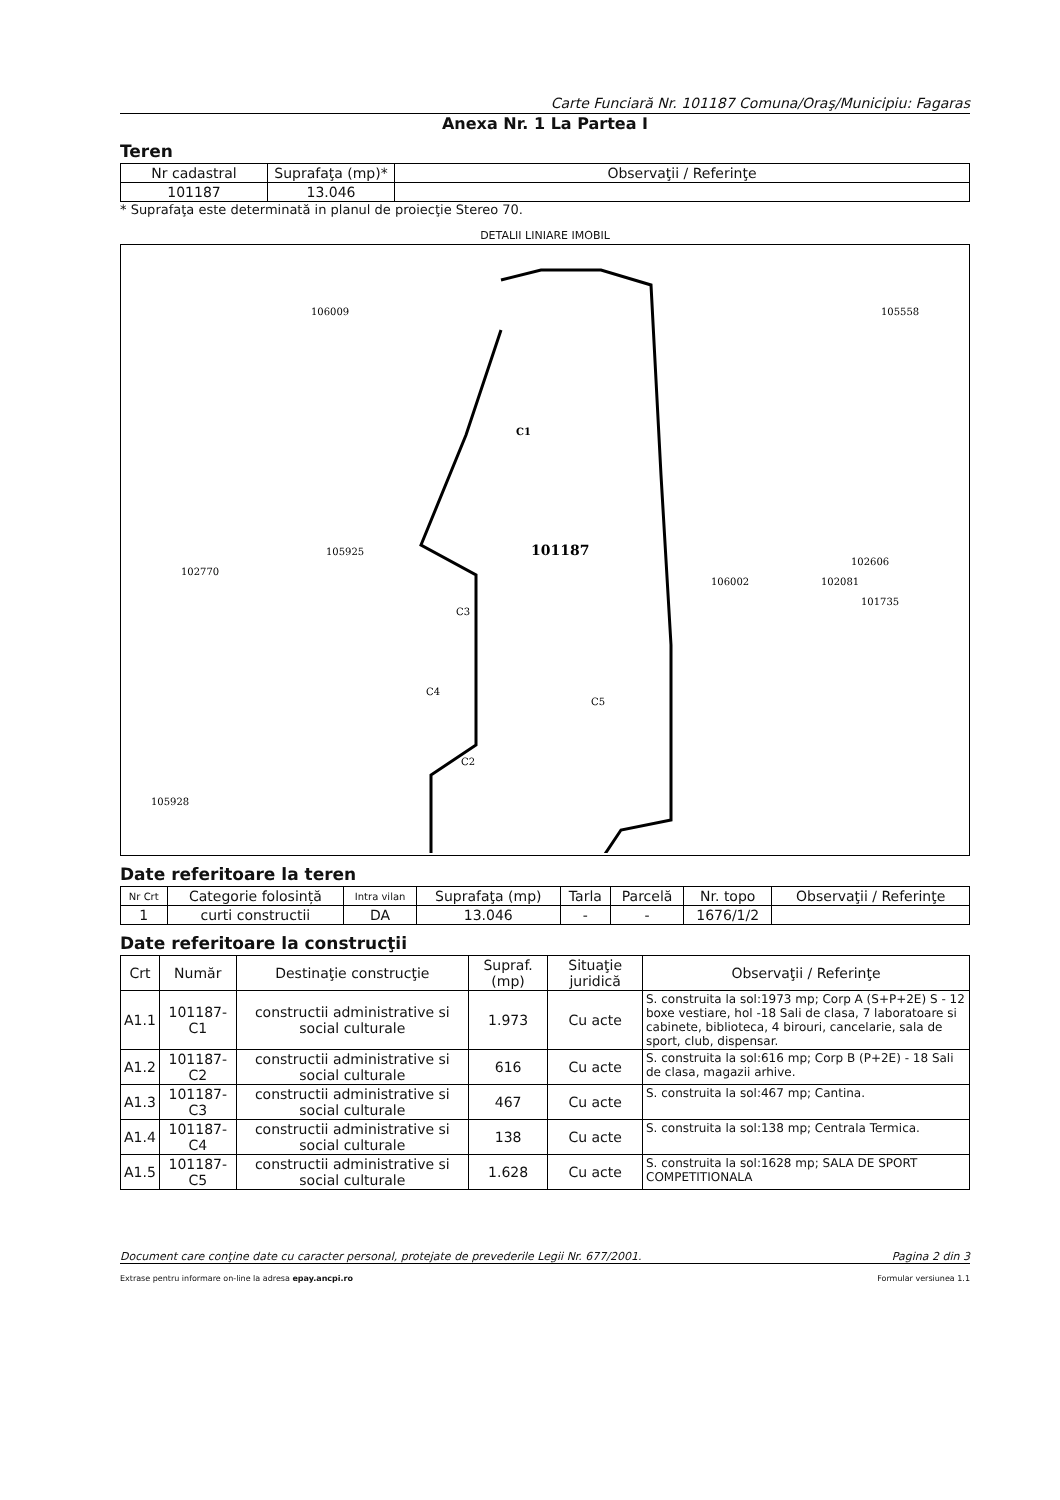Carte Funciară Nr. 101187 Comuna/Oraş/Municipiu: Fagaras
Anexa Nr. 1 La Partea I
Teren
| Nr cadastral | Suprafaţa (mp)* | Observaţii / Referinţe |
| 101187 | 13.046 | |
* Suprafaţa este determinată in planul de proiecţie Stereo 70.
DETALII LINIARE IMOBIL
C1
101187
C3
C4
C2
C5
106009
105558
105925
106002
102770
105928
102606
102081
101735
Date referitoare la teren
| Nr Crt | Categorie folosință | Intra vilan | Suprafaţa (mp) | Tarla | Parcelă | Nr. topo | Observaţii / Referinţe |
| 1 | curti constructii | DA | 13.046 | - | - | 1676/1/2 | |
Date referitoare la construcţii
| Crt | Număr | Destinaţie construcţie | Supraf. (mp) | Situaţie juridică | Observaţii / Referinţe |
| A1.1 | 101187-C1 | constructii administrative si social culturale | 1.973 | Cu acte | S. construita la sol:1973 mp; Corp A (S+P+2E) S - 12 boxe vestiare, hol -18 Sali de clasa, 7 laboratoare si cabinete, biblioteca, 4 birouri, cancelarie, sala de sport, club, dispensar. |
| A1.2 | 101187-C2 | constructii administrative si social culturale | 616 | Cu acte | S. construita la sol:616 mp; Corp B (P+2E) - 18 Sali de clasa, magazii arhive. |
| A1.3 | 101187-C3 | constructii administrative si social culturale | 467 | Cu acte | S. construita la sol:467 mp; Cantina. |
| A1.4 | 101187-C4 | constructii administrative si social culturale | 138 | Cu acte | S. construita la sol:138 mp; Centrala Termica. |
| A1.5 | 101187-C5 | constructii administrative si social culturale | 1.628 | Cu acte | S. construita la sol:1628 mp; SALA DE SPORT COMPETITIONALA |
Document care conţine date cu caracter personal, protejate de prevederile Legii Nr. 677/2001. Pagina 2 din 3
Extrase pentru informare on-line la adresa epay.ancpi.ro Formular versiunea 1.1